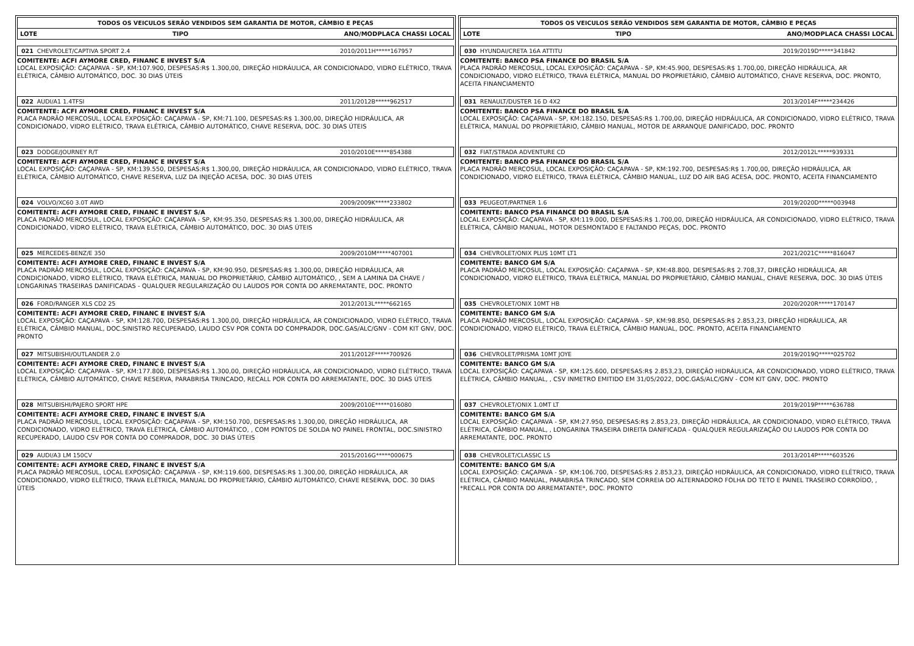TODOS OS VEICULOS SERÃO VENDIDOS SEM GARANTIA DE MOTOR, CÂMBIO E PEÇAS
LOTE TIPO ANO/MODPLACA CHASSI LOCAL
021 CHEVROLET/CAPTIVA SPORT 2.4 2010/2011H*****167957
COMITENTE: ACFI AYMORE CRED, FINANC E INVEST S/A
LOCAL EXPOSIÇÃO: CAÇAPAVA - SP, KM:107.900, DESPESAS:R$ 1.300,00, DIREÇÃO HIDRÁULICA, AR CONDICIONADO, VIDRO ELÉTRICO, TRAVA ELÉTRICA, CÂMBIO AUTOMÁTICO, DOC. 30 DIAS ÚTEIS
022 AUDI/A1 1.4TFSI 2011/2012B*****962517
COMITENTE: ACFI AYMORE CRED, FINANC E INVEST S/A
PLACA PADRÃO MERCOSUL, LOCAL EXPOSIÇÃO: CAÇAPAVA - SP, KM:71.100, DESPESAS:R$ 1.300,00, DIREÇÃO HIDRÁULICA, AR CONDICIONADO, VIDRO ELÉTRICO, TRAVA ELÉTRICA, CÂMBIO AUTOMÁTICO, CHAVE RESERVA, DOC. 30 DIAS ÚTEIS
023 DODGE/JOURNEY R/T 2010/2010E*****854388
COMITENTE: ACFI AYMORE CRED, FINANC E INVEST S/A
LOCAL EXPOSIÇÃO: CAÇAPAVA - SP, KM:139.550, DESPESAS:R$ 1.300,00, DIREÇÃO HIDRÁULICA, AR CONDICIONADO, VIDRO ELÉTRICO, TRAVA ELÉTRICA, CÂMBIO AUTOMÁTICO, CHAVE RESERVA, LUZ DA INJEÇÃO ACESA, DOC. 30 DIAS ÚTEIS
024 VOLVO/XC60 3.0T AWD 2009/2009K*****233802
COMITENTE: ACFI AYMORE CRED, FINANC E INVEST S/A
PLACA PADRÃO MERCOSUL, LOCAL EXPOSIÇÃO: CAÇAPAVA - SP, KM:95.350, DESPESAS:R$ 1.300,00, DIREÇÃO HIDRÁULICA, AR CONDICIONADO, VIDRO ELÉTRICO, TRAVA ELÉTRICA, CÂMBIO AUTOMÁTICO, DOC. 30 DIAS ÚTEIS
025 MERCEDES-BENZ/E 350 2009/2010M*****407001
COMITENTE: ACFI AYMORE CRED, FINANC E INVEST S/A
PLACA PADRÃO MERCOSUL, LOCAL EXPOSIÇÃO: CAÇAPAVA - SP, KM:90.950, DESPESAS:R$ 1.300,00, DIREÇÃO HIDRÁULICA, AR CONDICIONADO, VIDRO ELÉTRICO, TRAVA ELÉTRICA, MANUAL DO PROPRIETÁRIO, CÂMBIO AUTOMÁTICO, , SEM A LAMINA DA CHAVE / LONGARINAS TRASEIRAS DANIFICADAS - QUALQUER REGULARIZAÇÃO OU LAUDOS POR CONTA DO ARREMATANTE, DOC. PRONTO
026 FORD/RANGER XLS CD2 25 2012/2013L*****662165
COMITENTE: ACFI AYMORE CRED, FINANC E INVEST S/A
LOCAL EXPOSIÇÃO: CAÇAPAVA - SP, KM:128.700, DESPESAS:R$ 1.300,00, DIREÇÃO HIDRÁULICA, AR CONDICIONADO, VIDRO ELÉTRICO, TRAVA ELÉTRICA, CÂMBIO MANUAL, DOC.SINISTRO RECUPERADO, LAUDO CSV POR CONTA DO COMPRADOR, DOC.GAS/ALC/GNV - COM KIT GNV, DOC. PRONTO
027 MITSUBISHI/OUTLANDER 2.0 2011/2012F*****700926
COMITENTE: ACFI AYMORE CRED, FINANC E INVEST S/A
LOCAL EXPOSIÇÃO: CAÇAPAVA - SP, KM:177.800, DESPESAS:R$ 1.300,00, DIREÇÃO HIDRÁULICA, AR CONDICIONADO, VIDRO ELÉTRICO, TRAVA ELÉTRICA, CÂMBIO AUTOMÁTICO, CHAVE RESERVA, PARABRISA TRINCADO, RECALL POR CONTA DO ARREMATANTE, DOC. 30 DIAS ÚTEIS
028 MITSUBISHI/PAJERO SPORT HPE 2009/2010E*****016080
COMITENTE: ACFI AYMORE CRED, FINANC E INVEST S/A
PLACA PADRÃO MERCOSUL, LOCAL EXPOSIÇÃO: CAÇAPAVA - SP, KM:150.700, DESPESAS:R$ 1.300,00, DIREÇÃO HIDRÁULICA, AR CONDICIONADO, VIDRO ELÉTRICO, TRAVA ELÉTRICA, CÂMBIO AUTOMÁTICO, , COM PONTOS DE SOLDA NO PAINEL FRONTAL, DOC.SINISTRO RECUPERADO, LAUDO CSV POR CONTA DO COMPRADOR, DOC. 30 DIAS ÚTEIS
029 AUDI/A3 LM 150CV 2015/2016G*****000675
COMITENTE: ACFI AYMORE CRED, FINANC E INVEST S/A
PLACA PADRÃO MERCOSUL, LOCAL EXPOSIÇÃO: CAÇAPAVA - SP, KM:119.600, DESPESAS:R$ 1.300,00, DIREÇÃO HIDRÁULICA, AR CONDICIONADO, VIDRO ELÉTRICO, TRAVA ELÉTRICA, MANUAL DO PROPRIETÁRIO, CÂMBIO AUTOMÁTICO, CHAVE RESERVA, DOC. 30 DIAS ÚTEIS
TODOS OS VEICULOS SERÃO VENDIDOS SEM GARANTIA DE MOTOR, CÂMBIO E PEÇAS
LOTE TIPO ANO/MODPLACA CHASSI LOCAL
030 HYUNDAI/CRETA 16A ATTITU 2019/2019D*****341842
COMITENTE: BANCO PSA FINANCE DO BRASIL S/A
PLACA PADRÃO MERCOSUL, LOCAL EXPOSIÇÃO: CAÇAPAVA - SP, KM:45.900, DESPESAS:R$ 1.700,00, DIREÇÃO HIDRÁULICA, AR CONDICIONADO, VIDRO ELÉTRICO, TRAVA ELÉTRICA, MANUAL DO PROPRIETÁRIO, CÂMBIO AUTOMÁTICO, CHAVE RESERVA, DOC. PRONTO, ACEITA FINANCIAMENTO
031 RENAULT/DUSTER 16 D 4X2 2013/2014F*****234426
COMITENTE: BANCO PSA FINANCE DO BRASIL S/A
LOCAL EXPOSIÇÃO: CAÇAPAVA - SP, KM:182.150, DESPESAS:R$ 1.700,00, DIREÇÃO HIDRÁULICA, AR CONDICIONADO, VIDRO ELÉTRICO, TRAVA ELÉTRICA, MANUAL DO PROPRIETÁRIO, CÂMBIO MANUAL, MOTOR DE ARRANQUE DANIFICADO, DOC. PRONTO
032 FIAT/STRADA ADVENTURE CD 2012/2012L*****939331
COMITENTE: BANCO PSA FINANCE DO BRASIL S/A
PLACA PADRÃO MERCOSUL, LOCAL EXPOSIÇÃO: CAÇAPAVA - SP, KM:192.700, DESPESAS:R$ 1.700,00, DIREÇÃO HIDRÁULICA, AR CONDICIONADO, VIDRO ELÉTRICO, TRAVA ELÉTRICA, CÂMBIO MANUAL, LUZ DO AIR BAG ACESA, DOC. PRONTO, ACEITA FINANCIAMENTO
033 PEUGEOT/PARTNER 1.6 2019/2020D*****003948
COMITENTE: BANCO PSA FINANCE DO BRASIL S/A
LOCAL EXPOSIÇÃO: CAÇAPAVA - SP, KM:119.000, DESPESAS:R$ 1.700,00, DIREÇÃO HIDRÁULICA, AR CONDICIONADO, VIDRO ELÉTRICO, TRAVA ELÉTRICA, CÂMBIO MANUAL, MOTOR DESMONTADO E FALTANDO PEÇAS, DOC. PRONTO
034 CHEVROLET/ONIX PLUS 10MT LT1 2021/2021C*****816047
COMITENTE: BANCO GM S/A
PLACA PADRÃO MERCOSUL, LOCAL EXPOSIÇÃO: CAÇAPAVA - SP, KM:48.800, DESPESAS:R$ 2.708,37, DIREÇÃO HIDRÁULICA, AR CONDICIONADO, VIDRO ELÉTRICO, TRAVA ELÉTRICA, MANUAL DO PROPRIETÁRIO, CÂMBIO MANUAL, CHAVE RESERVA, DOC. 30 DIAS ÚTEIS
035 CHEVROLET/ONIX 10MT HB 2020/2020R*****170147
COMITENTE: BANCO GM S/A
PLACA PADRÃO MERCOSUL, LOCAL EXPOSIÇÃO: CAÇAPAVA - SP, KM:98.850, DESPESAS:R$ 2.853,23, DIREÇÃO HIDRÁULICA, AR CONDICIONADO, VIDRO ELÉTRICO, TRAVA ELÉTRICA, CÂMBIO MANUAL, DOC. PRONTO, ACEITA FINANCIAMENTO
036 CHEVROLET/PRISMA 10MT JOYE 2019/2019Q*****025702
COMITENTE: BANCO GM S/A
LOCAL EXPOSIÇÃO: CAÇAPAVA - SP, KM:125.600, DESPESAS:R$ 2.853,23, DIREÇÃO HIDRÁULICA, AR CONDICIONADO, VIDRO ELÉTRICO, TRAVA ELÉTRICA, CÂMBIO MANUAL, , CSV INMETRO EMITIDO EM 31/05/2022, DOC.GAS/ALC/GNV - COM KIT GNV, DOC. PRONTO
037 CHEVROLET/ONIX 1.0MT LT 2019/2019P*****636788
COMITENTE: BANCO GM S/A
LOCAL EXPOSIÇÃO: CAÇAPAVA - SP, KM:27.950, DESPESAS:R$ 2.853,23, DIREÇÃO HIDRÁULICA, AR CONDICIONADO, VIDRO ELÉTRICO, TRAVA ELÉTRICA, CÂMBIO MANUAL, , LONGARINA TRASEIRA DIREITA DANIFICADA - QUALQUER REGULARIZAÇÃO OU LAUDOS POR CONTA DO ARREMATANTE, DOC. PRONTO
038 CHEVROLET/CLASSIC LS 2013/2014P*****603526
COMITENTE: BANCO GM S/A
LOCAL EXPOSIÇÃO: CAÇAPAVA - SP, KM:106.700, DESPESAS:R$ 2.853,23, DIREÇÃO HIDRÁULICA, AR CONDICIONADO, VIDRO ELÉTRICO, TRAVA ELÉTRICA, CÂMBIO MANUAL, PARABRISA TRINCADO, SEM CORREIA DO ALTERNADORO FOLHA DO TETO E PAINEL TRASEIRO CORROÍDO, , *RECALL POR CONTA DO ARREMATANTE*, DOC. PRONTO